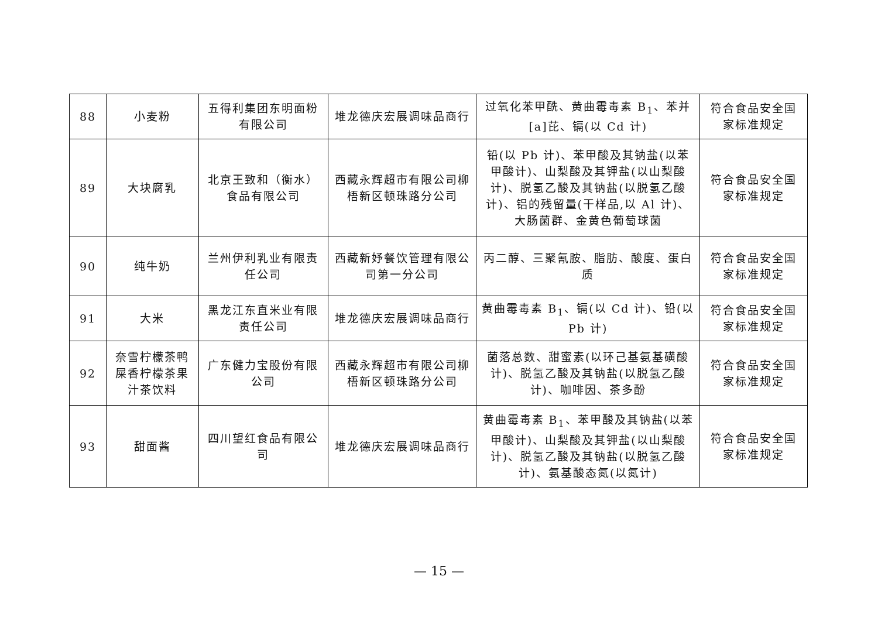| 88 | 小麦粉 | 五得利集团东明面粉有限公司 | 堆龙德庆宏展调味品商行 | 过氧化苯甲酰、黄曲霉毒素 B<sub>1</sub>、苯并[a]芘、镉(以 Cd 计) | 符合食品安全国家标准规定 |
| 89 | 大块腐乳 | 北京王致和（衡水）食品有限公司 | 西藏永辉超市有限公司柳梧新区顿珠路分公司 | 铅(以 Pb 计)、苯甲酸及其钠盐(以苯甲酸计)、山梨酸及其钾盐(以山梨酸计)、脱氢乙酸及其钠盐(以脱氢乙酸计)、铝的残留量(干样品,以 Al 计)、大肠菌群、金黄色葡萄球菌 | 符合食品安全国家标准规定 |
| 90 | 纯牛奶 | 兰州伊利乳业有限责任公司 | 西藏新妤餐饮管理有限公司第一分公司 | 丙二醇、三聚氰胺、脂肪、酸度、蛋白质 | 符合食品安全国家标准规定 |
| 91 | 大米 | 黑龙江东直米业有限责任公司 | 堆龙德庆宏展调味品商行 | 黄曲霉毒素 B<sub>1</sub>、镉(以 Cd 计)、铅(以 Pb 计) | 符合食品安全国家标准规定 |
| 92 | 奈雪柠檬茶鸭屎香柠檬茶果汁茶饮料 | 广东健力宝股份有限公司 | 西藏永辉超市有限公司柳梧新区顿珠路分公司 | 菌落总数、甜蜜素(以环己基氨基磺酸计)、脱氢乙酸及其钠盐(以脱氢乙酸计)、咖啡因、茶多酚 | 符合食品安全国家标准规定 |
| 93 | 甜面酱 | 四川望红食品有限公司 | 堆龙德庆宏展调味品商行 | 黄曲霉毒素 B<sub>1</sub>、苯甲酸及其钠盐(以苯甲酸计)、山梨酸及其钾盐(以山梨酸计)、脱氢乙酸及其钠盐(以脱氢乙酸计)、氨基酸态氮(以氮计) | 符合食品安全国家标准规定 |
— 15 —